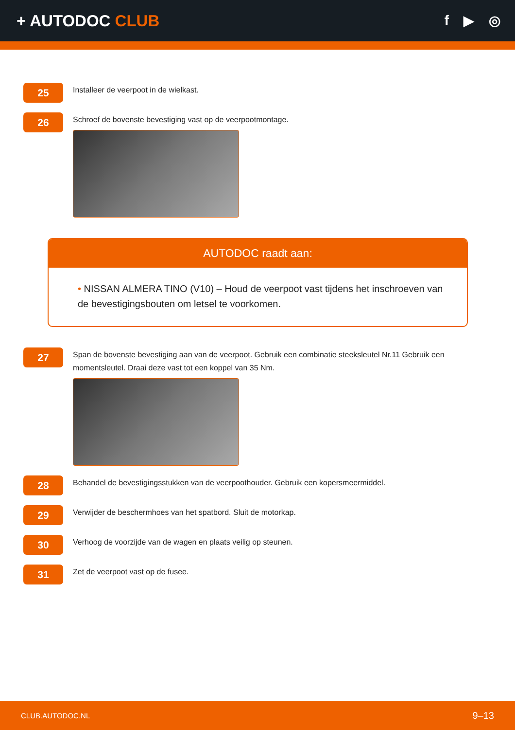+ AUTODOC CLUB
f ▶ ◎
25
Installeer de veerpoot in de wielkast.
26
Schroef de bovenste bevestiging vast op de veerpootmontage.
AUTODOC raadt aan:
• NISSAN ALMERA TINO (V10) – Houd de veerpoot vast tijdens het inschroeven van de bevestigingsbouten om letsel te voorkomen.
27
Span de bovenste bevestiging aan van de veerpoot. Gebruik een combinatie steeksleutel Nr.11 Gebruik een momentsleutel. Draai deze vast tot een koppel van 35 Nm.
28
Behandel de bevestigingsstukken van de veerpoothouder. Gebruik een kopersmeermiddel.
29
Verwijder de beschermhoes van het spatbord. Sluit de motorkap.
30
Verhoog de voorzijde van de wagen en plaats veilig op steunen.
31
Zet de veerpoot vast op de fusee.
CLUB.AUTODOC.NL 9–13